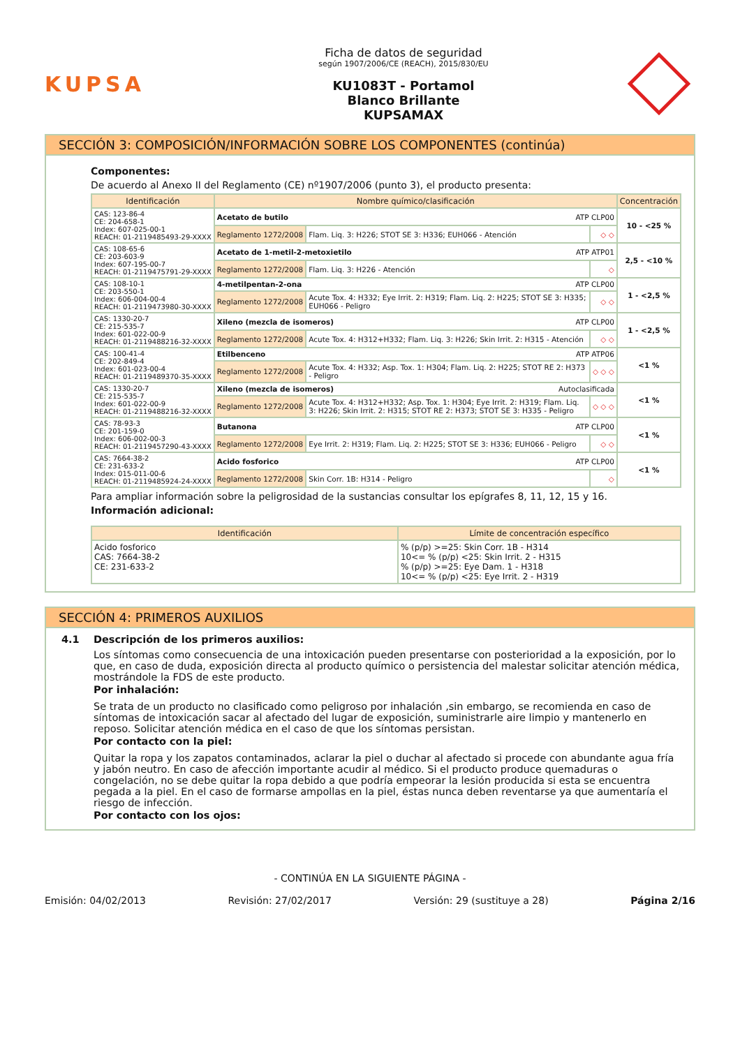KUPSA
Ficha de datos de seguridad
según 1907/2006/CE (REACH), 2015/830/EU
KU1083T - Portamol
Blanco Brillante
KUPSAMAX
SECCIÓN 3: COMPOSICIÓN/INFORMACIÓN SOBRE LOS COMPONENTES (continúa)
Componentes:
De acuerdo al Anexo II del Reglamento (CE) nº1907/2006 (punto 3), el producto presenta:
| Identificación | Nombre químico/clasificación | | | Concentración |
| --- | --- | --- | --- | --- |
| CAS: 123-86-4 CE: 204-658-1 Index: 607-025-00-1 REACH: 01-2119485493-29-XXXX | Acetato de butilo ATP CLP00 | | | 10 - <25 % |
| | Reglamento 1272/2008 | Flam. Liq. 3: H226; STOT SE 3: H336; EUH066 - Atención | ◇ ◇ | |
| CAS: 108-65-6 CE: 203-603-9 Index: 607-195-00-7 REACH: 01-2119475791-29-XXXX | Acetato de 1-metil-2-metoxietilo ATP ATP01 | | | 2,5 - <10 % |
| | Reglamento 1272/2008 | Flam. Liq. 3: H226 - Atención | ◇ | |
| CAS: 108-10-1 CE: 203-550-1 Index: 606-004-00-4 REACH: 01-2119473980-30-XXXX | 4-metilpentan-2-ona ATP CLP00 | | | 1 - <2,5 % |
| | Reglamento 1272/2008 | Acute Tox. 4: H332; Eye Irrit. 2: H319; Flam. Liq. 2: H225; STOT SE 3: H335; EUH066 - Peligro | ◇ ◇ | |
| CAS: 1330-20-7 CE: 215-535-7 Index: 601-022-00-9 REACH: 01-2119488216-32-XXXX | Xileno (mezcla de isomeros) ATP CLP00 | | | 1 - <2,5 % |
| | Reglamento 1272/2008 | Acute Tox. 4: H312+H332; Flam. Liq. 3: H226; Skin Irrit. 2: H315 - Atención | ◇ ◇ | |
| CAS: 100-41-4 CE: 202-849-4 Index: 601-023-00-4 REACH: 01-2119489370-35-XXXX | Etilbenceno ATP ATP06 | | | <1 % |
| | Reglamento 1272/2008 | Acute Tox. 4: H332; Asp. Tox. 1: H304; Flam. Liq. 2: H225; STOT RE 2: H373 - Peligro | ◇ ◇ ◇ | |
| CAS: 1330-20-7 CE: 215-535-7 Index: 601-022-00-9 REACH: 01-2119488216-32-XXXX | Xileno (mezcla de isomeros) Autoclasificada | | | <1 % |
| | Reglamento 1272/2008 | Acute Tox. 4: H312+H332; Asp. Tox. 1: H304; Eye Irrit. 2: H319; Flam. Liq. 3: H226; Skin Irrit. 2: H315; STOT RE 2: H373; STOT SE 3: H335 - Peligro | ◇ ◇ ◇ | |
| CAS: 78-93-3 CE: 201-159-0 Index: 606-002-00-3 REACH: 01-2119457290-43-XXXX | Butanona ATP CLP00 | | | <1 % |
| | Reglamento 1272/2008 | Eye Irrit. 2: H319; Flam. Liq. 2: H225; STOT SE 3: H336; EUH066 - Peligro | ◇ ◇ | |
| CAS: 7664-38-2 CE: 231-633-2 Index: 015-011-00-6 REACH: 01-2119485924-24-XXXX | Acido fosforico ATP CLP00 | | | <1 % |
| | Reglamento 1272/2008 | Skin Corr. 1B: H314 - Peligro | ◇ | |
Para ampliar información sobre la peligrosidad de la sustancias consultar los epígrafes 8, 11, 12, 15 y 16.
Información adicional:
| Identificación | Límite de concentración específico |
| --- | --- |
| Acido fosforico CAS: 7664-38-2 CE: 231-633-2 | % (p/p) >=25: Skin Corr. 1B - H314 10<= % (p/p) <25: Skin Irrit. 2 - H315 % (p/p) >=25: Eye Dam. 1 - H318 10<= % (p/p) <25: Eye Irrit. 2 - H319 |
SECCIÓN 4: PRIMEROS AUXILIOS
4.1 Descripción de los primeros auxilios:
Los síntomas como consecuencia de una intoxicación pueden presentarse con posterioridad a la exposición, por lo que, en caso de duda, exposición directa al producto químico o persistencia del malestar solicitar atención médica, mostrándole la FDS de este producto.
Por inhalación:
Se trata de un producto no clasificado como peligroso por inhalación ,sin embargo, se recomienda en caso de síntomas de intoxicación sacar al afectado del lugar de exposición, suministrarle aire limpio y mantenerlo en reposo. Solicitar atención médica en el caso de que los síntomas persistan.
Por contacto con la piel:
Quitar la ropa y los zapatos contaminados, aclarar la piel o duchar al afectado si procede con abundante agua fría y jabón neutro. En caso de afección importante acudir al médico. Si el producto produce quemaduras o congelación, no se debe quitar la ropa debido a que podría empeorar la lesión producida si esta se encuentra pegada a la piel. En el caso de formarse ampollas en la piel, éstas nunca deben reventarse ya que aumentaría el riesgo de infección.
Por contacto con los ojos:
- CONTINÚA EN LA SIGUIENTE PÁGINA -
Emisión: 04/02/2013 Revisión: 27/02/2017 Versión: 29 (sustituye a 28) Página 2/16